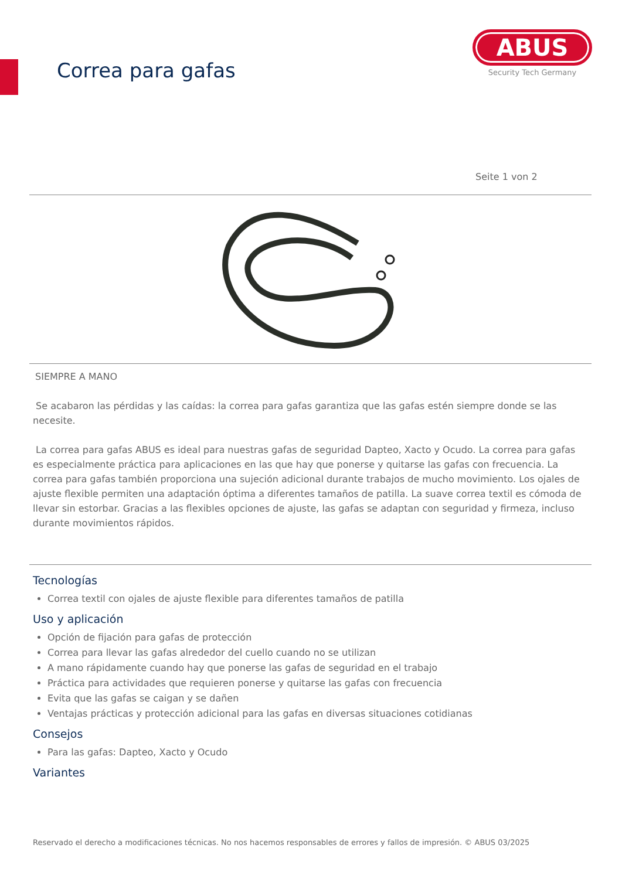Correa para gafas
ABUS
Security Tech Germany
Seite 1 von 2
SIEMPRE A MANO
Se acabaron las pérdidas y las caídas: la correa para gafas garantiza que las gafas estén siempre donde se las necesite.
La correa para gafas ABUS es ideal para nuestras gafas de seguridad Dapteo, Xacto y Ocudo. La correa para gafas es especialmente práctica para aplicaciones en las que hay que ponerse y quitarse las gafas con frecuencia. La correa para gafas también proporciona una sujeción adicional durante trabajos de mucho movimiento. Los ojales de ajuste flexible permiten una adaptación óptima a diferentes tamaños de patilla. La suave correa textil es cómoda de llevar sin estorbar. Gracias a las flexibles opciones de ajuste, las gafas se adaptan con seguridad y firmeza, incluso durante movimientos rápidos.
Tecnologías
Correa textil con ojales de ajuste flexible para diferentes tamaños de patilla
Uso y aplicación
Opción de fijación para gafas de protección
Correa para llevar las gafas alrededor del cuello cuando no se utilizan
A mano rápidamente cuando hay que ponerse las gafas de seguridad en el trabajo
Práctica para actividades que requieren ponerse y quitarse las gafas con frecuencia
Evita que las gafas se caigan y se dañen
Ventajas prácticas y protección adicional para las gafas en diversas situaciones cotidianas
Consejos
Para las gafas: Dapteo, Xacto y Ocudo
Variantes
Reservado el derecho a modificaciones técnicas. No nos hacemos responsables de errores y fallos de impresión. © ABUS 03/2025